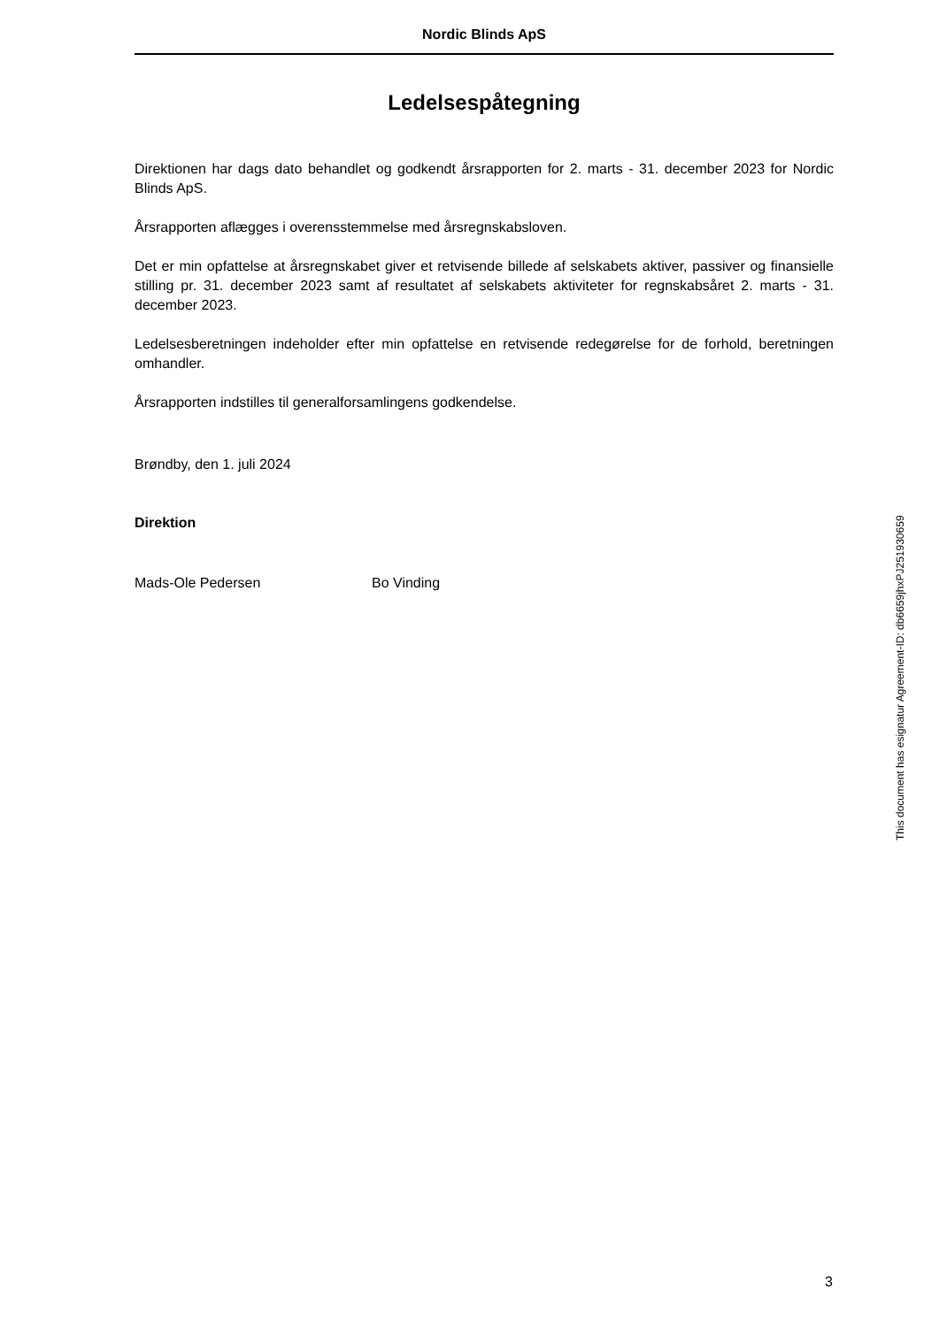Nordic Blinds ApS
Ledelsespåtegning
Direktionen har dags dato behandlet og godkendt årsrapporten for 2. marts - 31. december 2023 for Nordic Blinds ApS.
Årsrapporten aflægges i overensstemmelse med årsregnskabsloven.
Det er min opfattelse at årsregnskabet giver et retvisende billede af selskabets aktiver, passiver og finansielle stilling pr. 31. december 2023 samt af resultatet af selskabets aktiviteter for regnskabsåret 2. marts - 31. december 2023.
Ledelsesberetningen indeholder efter min opfattelse en retvisende redegørelse for de forhold, beretningen omhandler.
Årsrapporten indstilles til generalforsamlingens godkendelse.
Brøndby, den 1. juli 2024
Direktion
Mads-Ole Pedersen Bo Vinding
This document has esignatur Agreement-ID: db6659jhxPJ251930659
3